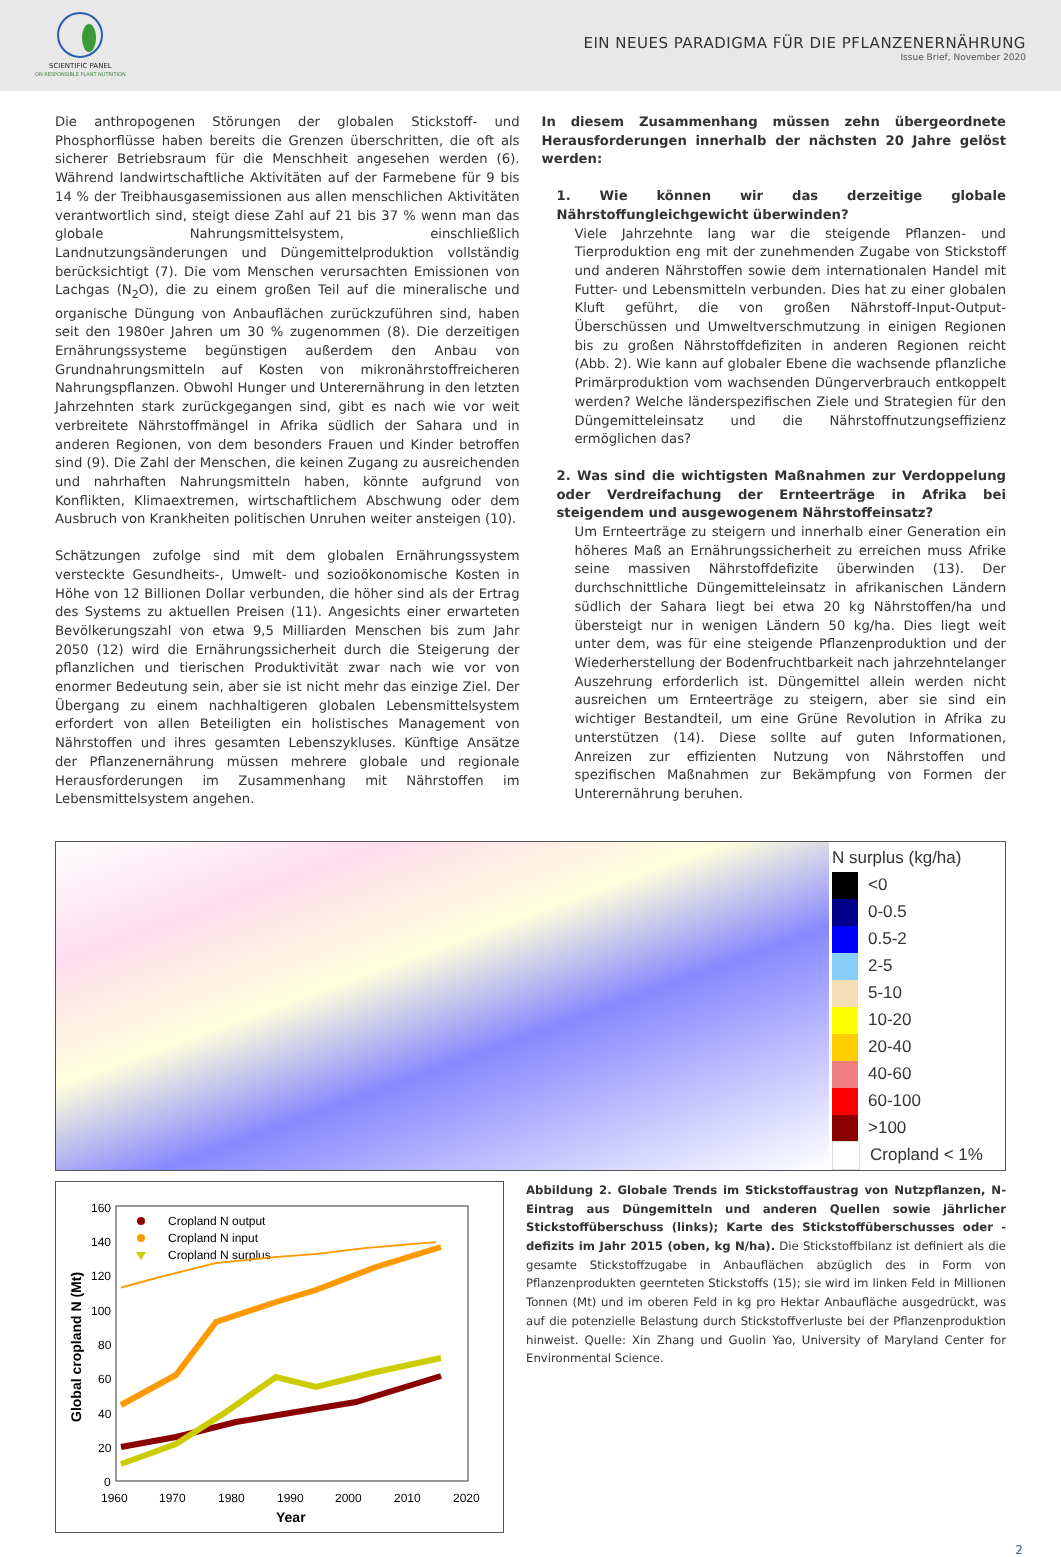SCIENTIFIC PANEL
ON RESPONSIBLE PLANT NUTRITION
EIN NEUES PARADIGMA FÜR DIE PFLANZENERNÄHRUNG
Issue Brief, November 2020
Die anthropogenen Störungen der globalen Stickstoff- und Phosphorflüsse haben bereits die Grenzen überschritten, die oft als sicherer Betriebsraum für die Menschheit angesehen werden (6). Während landwirtschaftliche Aktivitäten auf der Farmebene für 9 bis 14 % der Treibhausgasemissionen aus allen menschlichen Aktivitäten verantwortlich sind, steigt diese Zahl auf 21 bis 37 % wenn man das globale Nahrungsmittelsystem, einschließlich Landnutzungsänderungen und Düngemittelproduktion vollständig berücksichtigt (7). Die vom Menschen verursachten Emissionen von Lachgas (N<sub>2</sub>O), die zu einem großen Teil auf die mineralische und organische Düngung von Anbauflächen zurückzuführen sind, haben seit den 1980er Jahren um 30 % zugenommen (8). Die derzeitigen Ernährungssysteme begünstigen außerdem den Anbau von Grundnahrungsmitteln auf Kosten von mikronährstoffreicheren Nahrungspflanzen. Obwohl Hunger und Unterernährung in den letzten Jahrzehnten stark zurückgegangen sind, gibt es nach wie vor weit verbreitete Nährstoffmängel in Afrika südlich der Sahara und in anderen Regionen, von dem besonders Frauen und Kinder betroffen sind (9). Die Zahl der Menschen, die keinen Zugang zu ausreichenden und nahrhaften Nahrungsmitteln haben, könnte aufgrund von Konflikten, Klimaextremen, wirtschaftlichem Abschwung oder dem Ausbruch von Krankheiten politischen Unruhen weiter ansteigen (10).
Schätzungen zufolge sind mit dem globalen Ernährungssystem versteckte Gesundheits-, Umwelt- und sozioökonomische Kosten in Höhe von 12 Billionen Dollar verbunden, die höher sind als der Ertrag des Systems zu aktuellen Preisen (11). Angesichts einer erwarteten Bevölkerungszahl von etwa 9,5 Milliarden Menschen bis zum Jahr 2050 (12) wird die Ernährungssicherheit durch die Steigerung der pflanzlichen und tierischen Produktivität zwar nach wie vor von enormer Bedeutung sein, aber sie ist nicht mehr das einzige Ziel. Der Übergang zu einem nachhaltigeren globalen Lebensmittelsystem erfordert von allen Beteiligten ein holistisches Management von Nährstoffen und ihres gesamten Lebenszykluses. Künftige Ansätze der Pflanzenernährung müssen mehrere globale und regionale Herausforderungen im Zusammenhang mit Nährstoffen im Lebensmittelsystem angehen.
In diesem Zusammenhang müssen zehn übergeordnete Herausforderungen innerhalb der nächsten 20 Jahre gelöst werden:
1. Wie können wir das derzeitige globale Nährstoffungleichgewicht überwinden?
Viele Jahrzehnte lang war die steigende Pflanzen- und Tierproduktion eng mit der zunehmenden Zugabe von Stickstoff und anderen Nährstoffen sowie dem internationalen Handel mit Futter- und Lebensmitteln verbunden. Dies hat zu einer globalen Kluft geführt, die von großen Nährstoff-Input-Output-Überschüssen und Umweltverschmutzung in einigen Regionen bis zu großen Nährstoffdefiziten in anderen Regionen reicht (Abb. 2). Wie kann auf globaler Ebene die wachsende pflanzliche Primärproduktion vom wachsenden Düngerverbrauch entkoppelt werden? Welche länderspezifischen Ziele und Strategien für den Düngemitteleinsatz und die Nährstoffnutzungseffizienz ermöglichen das?
2. Was sind die wichtigsten Maßnahmen zur Verdoppelung oder Verdreifachung der Ernteerträge in Afrika bei steigendem und ausgewogenem Nährstoffeinsatz?
Um Ernteerträge zu steigern und innerhalb einer Generation ein höheres Maß an Ernährungssicherheit zu erreichen muss Afrike seine massiven Nährstoffdefizite überwinden (13). Der durchschnittliche Düngemitteleinsatz in afrikanischen Ländern südlich der Sahara liegt bei etwa 20 kg Nährstoffen/ha und übersteigt nur in wenigen Ländern 50 kg/ha. Dies liegt weit unter dem, was für eine steigende Pflanzenproduktion und der Wiederherstellung der Bodenfruchtbarkeit nach jahrzehntelanger Auszehrung erforderlich ist. Düngemittel allein werden nicht ausreichen um Ernteerträge zu steigern, aber sie sind ein wichtiger Bestandteil, um eine Grüne Revolution in Afrika zu unterstützen (14). Diese sollte auf guten Informationen, Anreizen zur effizienten Nutzung von Nährstoffen und spezifischen Maßnahmen zur Bekämpfung von Formen der Unterernährung beruhen.
N surplus (kg/ha)
<0
0-0.5
0.5-2
2-5
5-10
10-20
20-40
40-60
60-100
>100
Cropland < 1%
160
140
120
100
80
60
40
20
0
1960
1970
1980
1990
2000
2010
2020
Year
Global cropland N (Mt)
Cropland N output
Cropland N input
Cropland N surplus
Abbildung 2. Globale Trends im Stickstoffaustrag von Nutzpflanzen, N-Eintrag aus Düngemitteln und anderen Quellen sowie jährlicher Stickstoffüberschuss (links); Karte des Stickstoffüberschusses oder -defizits im Jahr 2015 (oben, kg N/ha). Die Stickstoffbilanz ist definiert als die gesamte Stickstoffzugabe in Anbauflächen abzüglich des in Form von Pflanzenprodukten geernteten Stickstoffs (15); sie wird im linken Feld in Millionen Tonnen (Mt) und im oberen Feld in kg pro Hektar Anbaufläche ausgedrückt, was auf die potenzielle Belastung durch Stickstoffverluste bei der Pflanzenproduktion hinweist. Quelle: Xin Zhang und Guolin Yao, University of Maryland Center for Environmental Science.
2